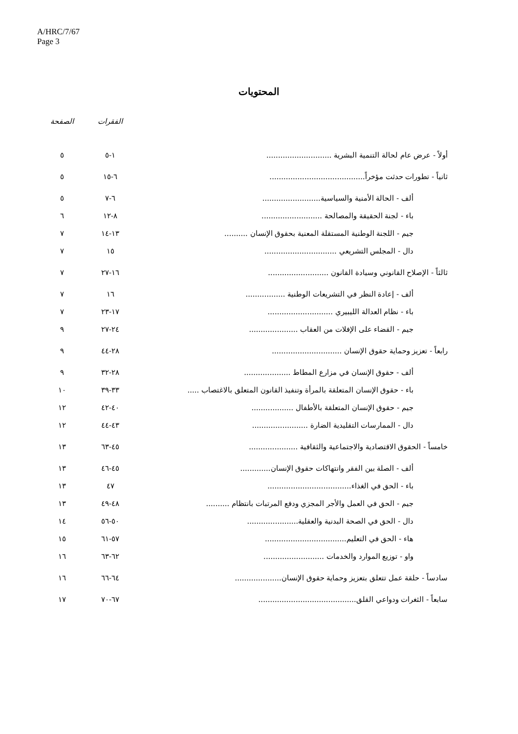A/HRC/7/67
Page 3
المحتويات
| | الفقرات | الصفحة |
| --- | --- | --- |
| أولاً - عرض عام لحالة التنمية البشرية ............................ | ١-٥ | ٥ |
| ثانياً - تطورات حدثت مؤخراً......................................... | ٦-١٥ | ٥ |
| ألف - الحالة الأمنية والسياسية......................... | ٦-٧ | ٥ |
| باء - لجنة الحقيقة والمصالحة .......................... | ٨-١٢ | ٦ |
| جيم - اللجنة الوطنية المستقلة المعنية بحقوق الإنسان .......... | ١٣-١٤ | ٧ |
| دال - المجلس التشريعي ............................... | ١٥ | ٧ |
| ثالثاً - الإصلاح القانوني وسيادة القانون .......................... | ١٦-٢٧ | ٧ |
| ألف - إعادة النظر في التشريعات الوطنية ................. | ١٦ | ٧ |
| باء - نظام العدالة الليبيري ............................ | ١٧-٢٣ | ٧ |
| جيم - القضاء على الإفلات من العقاب ..................... | ٢٤-٢٧ | ٩ |
| رابعاً - تعزيز وحماية حقوق الإنسان .............................. | ٢٨-٤٤ | ٩ |
| ألف - حقوق الإنسان في مزارع المطاط .................... | ٢٨-٣٢ | ٩ |
| باء - حقوق الإنسان المتعلقة بالمرأة وتنفيذ القانون المتعلق بالاغتصاب ..... | ٣٣-٣٩ | ١٠ |
| جيم - حقوق الإنسان المتعلقة بالأطفال .................. | ٤٠-٤٢ | ١٢ |
| دال - الممارسات التقليدية الضارة ........................ | ٤٣-٤٤ | ١٢ |
| خامساً - الحقوق الاقتصادية والاجتماعية والثقافية ..................... | ٤٥-٦٣ | ١٣ |
| ألف - الصلة بين الفقر وانتهاكات حقوق الإنسان............. | ٤٥-٤٦ | ١٣ |
| باء - الحق في الغذاء.................................... | ٤٧ | ١٣ |
| جيم - الحق في العمل والأجر المجزي ودفع المرتبات بانتظام .......... | ٤٨-٤٩ | ١٣ |
| دال - الحق في الصحة البدنية والعقلية...................... | ٥٠-٥٦ | ١٤ |
| هاء - الحق في التعليم................................... | ٥٧-٦١ | ١٥ |
| واو - توزيع الموارد والخدمات .......................... | ٦٢-٦٣ | ١٦ |
| سادساً - حلقة عمل تتعلق بتعزيز وحماية حقوق الإنسان.................... | ٦٤-٦٦ | ١٦ |
| سابعاً - الثغرات ودواعي القلق.......................................... | ٦٧-٧٠ | ١٧ |